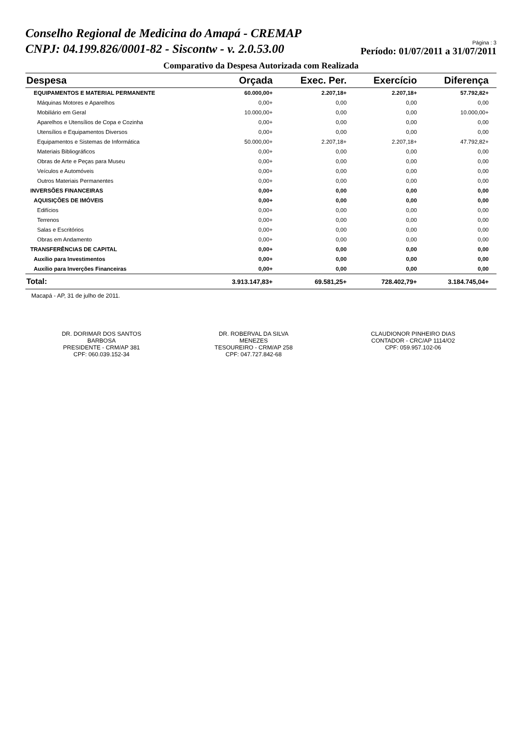Conselho Regional de Medicina do Amapá - CREMAP
CNPJ: 04.199.826/0001-82 - Siscontw - v. 2.0.53.00
Página : 3
Período: 01/07/2011 a 31/07/2011
Comparativo da Despesa Autorizada com Realizada
| Despesa | Orçada | Exec. Per. | Exercício | Diferença |
| --- | --- | --- | --- | --- |
| EQUIPAMENTOS E MATERIAL PERMANENTE | 60.000,00+ | 2.207,18+ | 2.207,18+ | 57.792,82+ |
| Máquinas Motores e Aparelhos | 0,00+ | 0,00 | 0,00 | 0,00 |
| Mobiliário em Geral | 10.000,00+ | 0,00 | 0,00 | 10.000,00+ |
| Aparelhos e Utensílios de Copa e Cozinha | 0,00+ | 0,00 | 0,00 | 0,00 |
| Utensílios e Equipamentos Diversos | 0,00+ | 0,00 | 0,00 | 0,00 |
| Equipamentos e Sistemas de Informática | 50.000,00+ | 2.207,18+ | 2.207,18+ | 47.792,82+ |
| Materiais Bibliográficos | 0,00+ | 0,00 | 0,00 | 0,00 |
| Obras de Arte e Peças para Museu | 0,00+ | 0,00 | 0,00 | 0,00 |
| Veículos e Automóveis | 0,00+ | 0,00 | 0,00 | 0,00 |
| Outros Materiais Permanentes | 0,00+ | 0,00 | 0,00 | 0,00 |
| INVERSÕES FINANCEIRAS | 0,00+ | 0,00 | 0,00 | 0,00 |
| AQUISIÇÕES DE IMÓVEIS | 0,00+ | 0,00 | 0,00 | 0,00 |
| Edifícios | 0,00+ | 0,00 | 0,00 | 0,00 |
| Terrenos | 0,00+ | 0,00 | 0,00 | 0,00 |
| Salas e Escritórios | 0,00+ | 0,00 | 0,00 | 0,00 |
| Obras em Andamento | 0,00+ | 0,00 | 0,00 | 0,00 |
| TRANSFERÊNCIAS DE CAPITAL | 0,00+ | 0,00 | 0,00 | 0,00 |
| Auxílio para Investimentos | 0,00+ | 0,00 | 0,00 | 0,00 |
| Auxílio para Inverções Financeiras | 0,00+ | 0,00 | 0,00 | 0,00 |
| Total: | 3.913.147,83+ | 69.581,25+ | 728.402,79+ | 3.184.745,04+ |
Macapá - AP, 31 de julho de 2011.
DR. DORIMAR DOS SANTOS BARBOSA
PRESIDENTE - CRM/AP 381
CPF: 060.039.152-34
DR. ROBERVAL DA SILVA MENEZES
TESOUREIRO - CRM/AP 258
CPF: 047.727.842-68
CLAUDIONOR PINHEIRO DIAS
CONTADOR - CRC/AP 1114/O2
CPF: 059.957.102-06